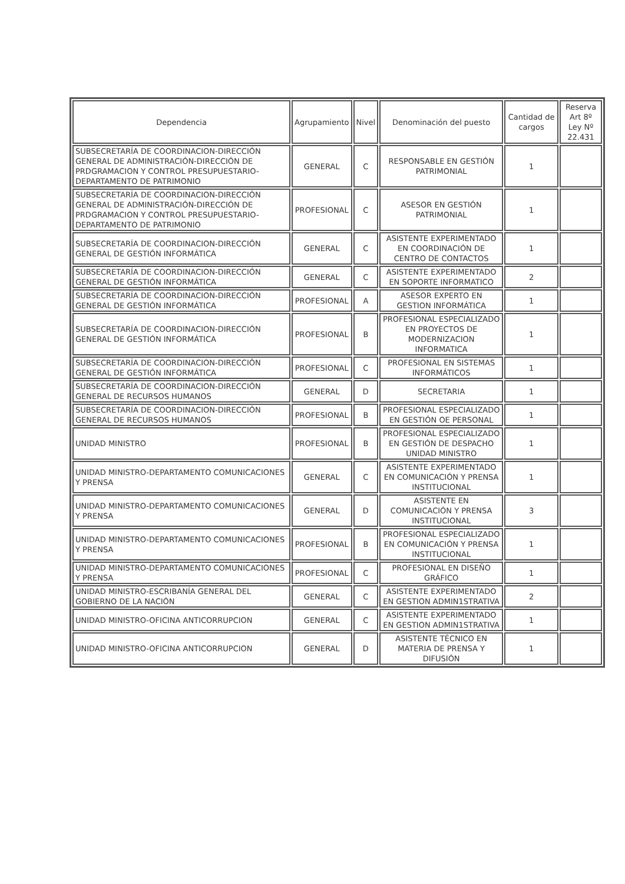| Dependencia | Agrupamiento | Nivel | Denominación del puesto | Cantidad de cargos | Reserva Art 8º Ley Nº 22.431 |
| --- | --- | --- | --- | --- | --- |
| SUBSECRETARÍA DE COORDINACION-DIRECCIÓN GENERAL DE ADMINISTRACIÓN-DIRECCIÓN DE PRDGRAMACION Y CONTROL PRESUPUESTARIO-DEPARTAMENTO DE PATRIMONIO | GENERAL | C | RESPONSABLE EN GESTIÓN PATRIMONIAL | 1 | |
| SUBSECRETARÍA DE COORDINACION-DIRECCIÓN GENERAL DE ADMINISTRACIÓN-DIRECCIÓN DE PRDGRAMACION Y CONTROL PRESUPUESTARIO-DEPARTAMENTO DE PATRIMONIO | PROFESIONAL | C | ASESOR EN GESTIÓN PATRIMONIAL | 1 | |
| SUBSECRETARÍA DE COORDINACION-DIRECCIÓN GENERAL DE GESTIÓN INFORMÁTICA | GENERAL | C | ASISTENTE EXPERIMENTADO EN COORDINACIÓN DE CENTRO DE CONTACTOS | 1 | |
| SUBSECRETARÍA DE COORDINACION-DIRECCIÓN GENERAL DE GESTIÓN INFORMÁTICA | GENERAL | C | ASISTENTE EXPERIMENTADO EN SOPORTE INFORMATICO | 2 | |
| SUBSECRETARÍA DE COORDINACION-DIRECCIÓN GENERAL DE GESTIÓN INFORMÁTICA | PROFESIONAL | A | ASESOR EXPERTO EN GESTION INFORMÁTICA | 1 | |
| SUBSECRETARÍA DE COORDINACION-DIRECCIÓN GENERAL DE GESTIÓN INFORMÁTICA | PROFESIONAL | B | PROFESIONAL ESPECIALIZADO EN PROYECTOS DE MODERNIZACION INFORMATICA | 1 | |
| SUBSECRETARÍA DE COORDINACION-DIRECCIÓN GENERAL DE GESTIÓN INFORMÁTICA | PROFESIONAL | C | PROFESIONAL EN SISTEMAS INFORMÁTICOS | 1 | |
| SUBSECRETARÍA DE COORDINACION-DIRECCIÓN GENERAL DE RECURSOS HUMANOS | GENERAL | D | SECRETARIA | 1 | |
| SUBSECRETARÍA DE COORDINACION-DIRECCIÓN GENERAL DE RECURSOS HUMANOS | PROFESIONAL | B | PROFESIONAL ESPECIALIZADO EN GESTIÓN OE PERSONAL | 1 | |
| UNIDAD MINISTRO | PROFESIONAL | B | PROFESIONAL ESPECIALIZADO EN GESTIÓN DE DESPACHO UNIDAD MINISTRO | 1 | |
| UNIDAD MINISTRO-DEPARTAMENTO COMUNICACIONES Y PRENSA | GENERAL | C | ASISTENTE EXPERIMENTADO EN COMUNICACIÓN Y PRENSA INSTITUCIONAL | 1 | |
| UNIDAD MINISTRO-DEPARTAMENTO COMUNICACIONES Y PRENSA | GENERAL | D | ASISTENTE EN COMUNICACIÓN Y PRENSA INSTITUCIONAL | 3 | |
| UNIDAD MINISTRO-DEPARTAMENTO COMUNICACIONES Y PRENSA | PROFESIONAL | B | PROFESIONAL ESPECIALIZADO EN COMUNICACIÓN Y PRENSA INSTITUCIONAL | 1 | |
| UNIDAD MINISTRO-DEPARTAMENTO COMUNICACIONES Y PRENSA | PROFESIONAL | C | PROFESIONAL EN DISEÑO GRÁFICO | 1 | |
| UNIDAD MINISTRO-ESCRIBANÍA GENERAL DEL GOBIERNO DE LA NACIÓN | GENERAL | C | ASISTENTE EXPERIMENTADO EN GESTION ADMIN1STRATIVA | 2 | |
| UNIDAD MINISTRO-OFICINA ANTICORRUPCION | GENERAL | C | ASISTENTE EXPERIMENTADO EN GESTION ADMIN1STRATIVA | 1 | |
| UNIDAD MINISTRO-OFICINA ANTICORRUPCION | GENERAL | D | ASISTENTE TÉCNICO EN MATERIA DE PRENSA Y DIFUSIÓN | 1 | |